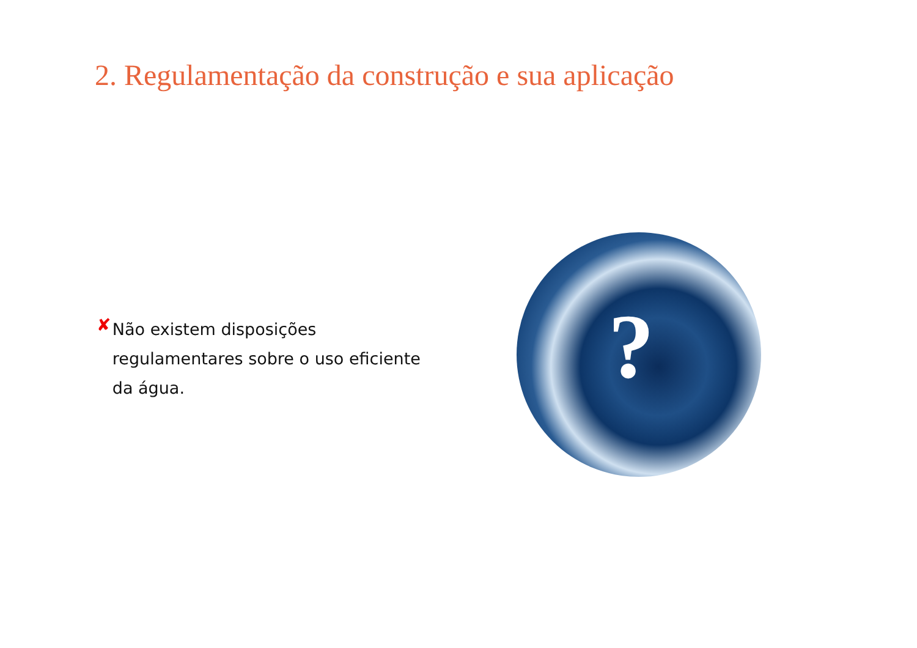2. Regulamentação da construção e sua aplicação
✘
Não existem disposições regulamentares sobre o uso eficiente da água.
?